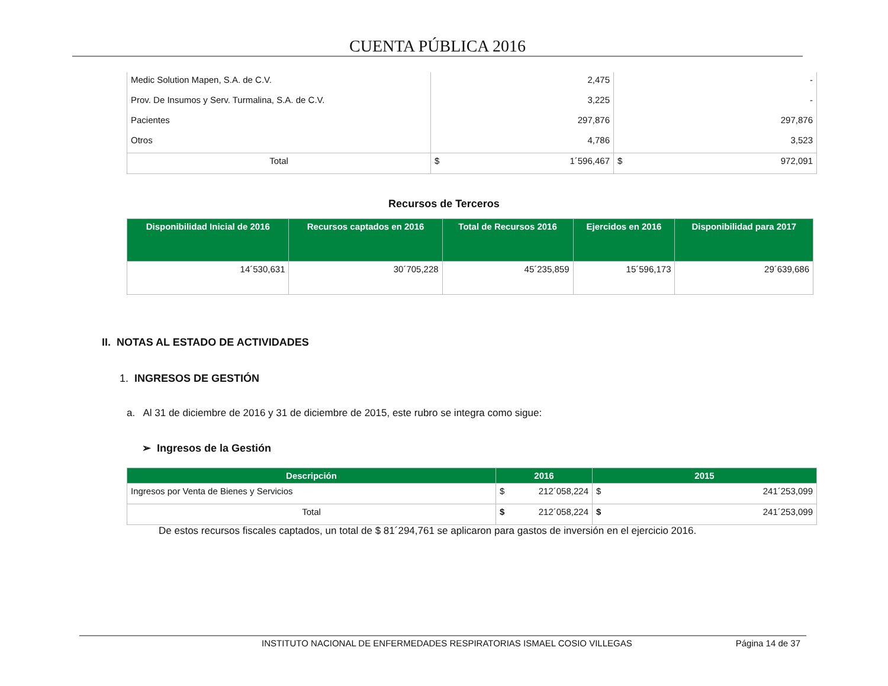CUENTA PÚBLICA 2016
| Medic Solution Mapen, S.A. de C.V. | 2,475 | - |
| Prov. De Insumos y Serv. Turmalina, S.A. de C.V. | 3,225 | - |
| Pacientes | 297,876 | 297,876 |
| Otros | 4,786 | 3,523 |
| Total | $ 1´596,467 | $ 972,091 |
Recursos de Terceros
| Disponibilidad Inicial de 2016 | Recursos captados en 2016 | Total de Recursos 2016 | Ejercidos en 2016 | Disponibilidad para 2017 |
| --- | --- | --- | --- | --- |
| 14´530,631 | 30´705,228 | 45´235,859 | 15´596,173 | 29´639,686 |
II. NOTAS AL ESTADO DE ACTIVIDADES
1. INGRESOS DE GESTIÓN
a. Al 31 de diciembre de 2016 y 31 de diciembre de 2015, este rubro se integra como sigue:
➢ Ingresos de la Gestión
| Descripción | 2016 | 2015 |
| --- | --- | --- |
| Ingresos por Venta de Bienes y Servicios | $ 212´058,224 | $ 241´253,099 |
| Total | $ 212´058,224 | $ 241´253,099 |
De estos recursos fiscales captados, un total de $ 81´294,761 se aplicaron para gastos de inversión en el ejercicio 2016.
INSTITUTO NACIONAL DE ENFERMEDADES RESPIRATORIAS ISMAEL COSIO VILLEGAS Página 14 de 37